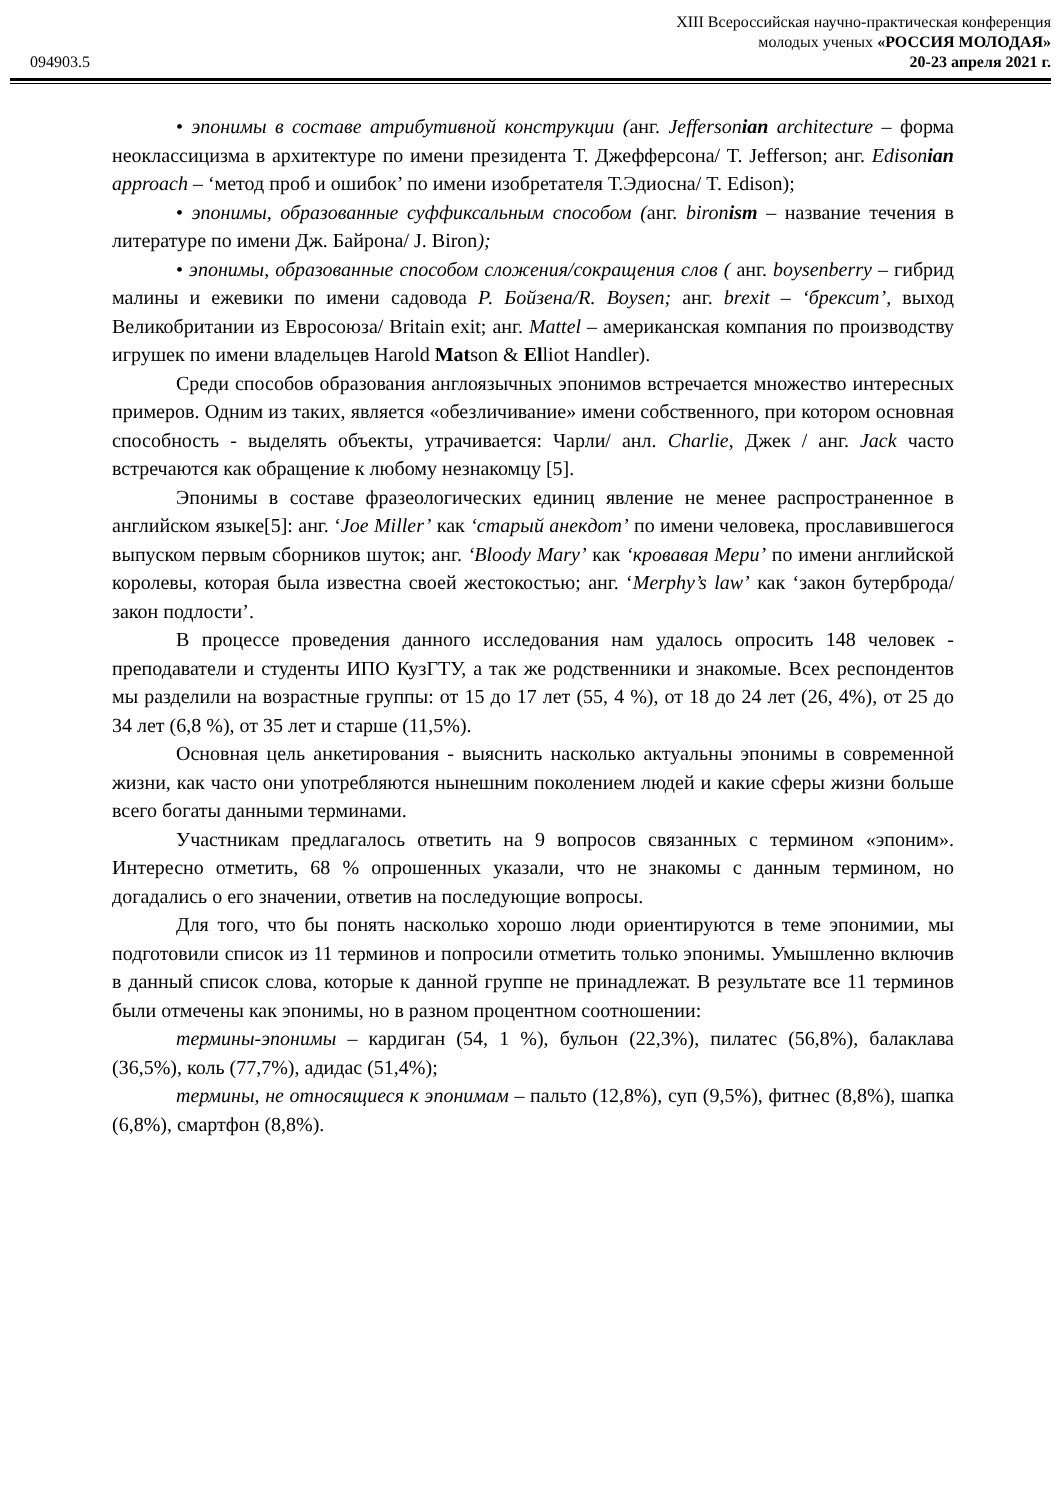XIII Всероссийская научно-практическая конференция
молодых ученых «РОССИЯ МОЛОДАЯ»
094903.5 20-23 апреля 2021 г.
• эпонимы в составе атрибутивной конструкции (анг. Jeffersonian architecture – форма неоклассицизма в архитектуре по имени президента Т. Джефферсона/ T. Jefferson; анг. Edisonian approach – ‘метод проб и ошибок’ по имени изобретателя Т.Эдиосна/ T. Edison);
• эпонимы, образованные суффиксальным способом (анг. bironism – название течения в литературе по имени Дж. Байрона/ J. Biron);
• эпонимы, образованные способом сложения/сокращения слов ( анг. boysenberry – гибрид малины и ежевики по имени садовода Р. Бойзена/R. Boysen; анг. brexit – ‘брексит’, выход Великобритании из Евросоюза/ Britain exit; анг. Mattel – американская компания по производству игрушек по имени владельцев Harold Matson & Elliot Handler).
Среди способов образования англоязычных эпонимов встречается множество интересных примеров. Одним из таких, является «обезличивание» имени собственного, при котором основная способность - выделять объекты, утрачивается: Чарли/ анл. Charlie, Джек / анг. Jack часто встречаются как обращение к любому незнакомцу [5].
Эпонимы в составе фразеологических единиц явление не менее распространенное в английском языке[5]: анг. ‘Joe Miller’ как ‘старый анекдот’ по имени человека, прославившегося выпуском первым сборников шуток; анг. ‘Bloody Mary’ как ‘кровавая Мери’ по имени английской королевы, которая была известна своей жестокостью; анг. ‘Merphy’s law’ как ‘закон бутерброда/ закон подлости’.
В процессе проведения данного исследования нам удалось опросить 148 человек - преподаватели и студенты ИПО КузГТУ, а так же родственники и знакомые. Всех респондентов мы разделили на возрастные группы: от 15 до 17 лет (55, 4 %), от 18 до 24 лет (26, 4%), от 25 до 34 лет (6,8 %), от 35 лет и старше (11,5%).
Основная цель анкетирования - выяснить насколько актуальны эпонимы в современной жизни, как часто они употребляются нынешним поколением людей и какие сферы жизни больше всего богаты данными терминами.
Участникам предлагалось ответить на 9 вопросов связанных с термином «эпоним». Интересно отметить, 68 % опрошенных указали, что не знакомы с данным термином, но догадались о его значении, ответив на последующие вопросы.
Для того, что бы понять насколько хорошо люди ориентируются в теме эпонимии, мы подготовили список из 11 терминов и попросили отметить только эпонимы. Умышленно включив в данный список слова, которые к данной группе не принадлежат. В результате все 11 терминов были отмечены как эпонимы, но в разном процентном соотношении:
термины-эпонимы – кардиган (54, 1 %), бульон (22,3%), пилатес (56,8%), балаклава (36,5%), коль (77,7%), адидас (51,4%);
термины, не относящиеся к эпонимам – пальто (12,8%), суп (9,5%), фитнес (8,8%), шапка (6,8%), смартфон (8,8%).